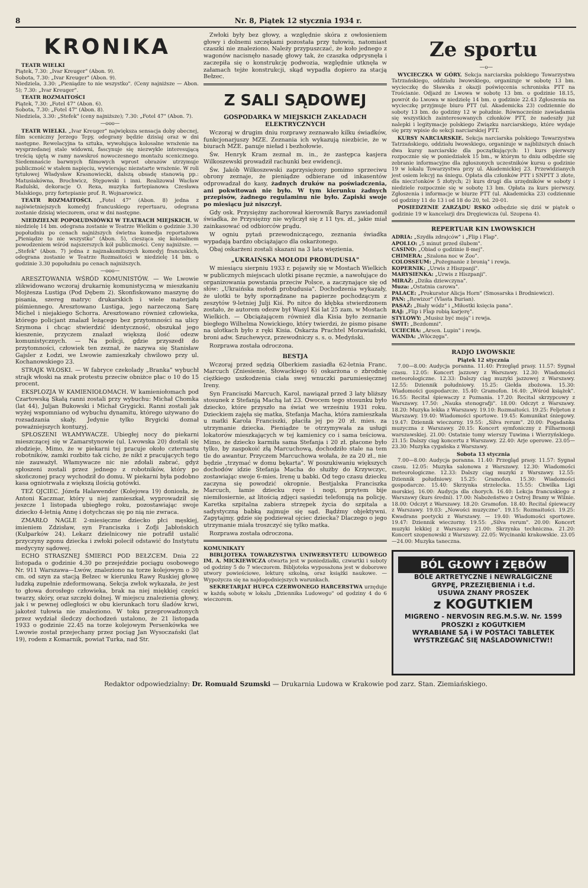8 Nr. 8, Piątek 12 stycznia 1934 r.
KRONIKA
TEATR WIELKI
Piątek, 7.30: „Ivar Kreuger" (Abon. 9).
Sobota, 7.30: „Ivar Kreuger" (Abon. 9).
Niedziela, 3.30: „Pieniądze to nie wszystko". (Ceny najniższe — Abon. 5); 7.30: „Ivar Kreuger".
TEATR ROZMAITOŚCI
Piątek, 7.30: „Fotel 47" (Abon. 6).
Sobota, 7.30: „Fotel 47" (Abon. 8).
Niedziela, 3.30: „Stefek" (ceny najniższe); 7.30: „Fotel 47" (Abon. 7).
—ooo—
TEATR WIELKI. „Ivar Kreuger" największa sensacja doby obecnej, film sceniczny Jerzego Tepy, odegrany będzie dzisiaj oraz w dni następne. Rewelacyjna ta sztuka, wywołująca kolosalne wrażenie na wysprzedanej stale widowni, fascynuje się niezwykle interesującą treścią ujętą w ramy nawskroś nowoczesnego montażu scenicznego. Siedemnaście barwnych filmowych wprost obrazów utrzymuje publiczność w stałem napięciu, wywierając niezatarte wrażenie. W roli tytułowej Władysław Krasnowiecki, dalszą obsadę stanowią pp.: Matusiakówna, Brochwicz, Stępowski i inni. Realizował Wacław Radulski, dekoracje O. Rexa, muzyka fortepianowa Czesława Malskiego, przy fortepianie prof. R. Wojnarowicz.
TEATR ROZMAITOŚCI. „Fotel 47" (Abon. 8) jedna z najświetniejszych komedyj francuskiego repertuaru, odegrana zostanie dzisiaj wieczorem, oraz w dni następne.
NIEDZIELNE POPOŁUDNIÓWKI W TEATRACH MIEJSKICH. W niedzielę 14 bm. odegrana zostanie w Teatrze Wielkim o godzinie 3.30 popołudniu po cenach najniższych świetna komedja reportażowa „Pieniądze to nie wszystko" (Abon. 5), ciesząca się kolosalnem powodzeniem wśród najszerszych kół publiczności. Ceny najniższe. — „Stefek" (Abon. 7) jedna z najznakomitszych komedyj francuskich, odegrana zostanie w Teatrze Rozmaitości w niedzielę 14 bm. o godzinie 3.30 popołudniu po cenach najniższych.
—ooo—
ARESZTOWANIA WŚRÓD KOMUNISTÓW. — We Lwowie zlikwidowano wczoraj drukarnię komunistyczną w mieszkaniu Mojżesza Lustiga (Pod Dębem 2). Skonfiskowano maszynę do pisania, szereg matryc drukarskich i wiele materjału piśmiennego. Aresztowano Lustiga, jego narzeczoną Sarę Michel i niejakiego Schorra. Aresztowano również człowieka, którego policjant znalazł leżącego bez przytomności na ulicy Szymona i chcąc stwierdzić identyczność, obszukał jego kieszenie, przyczem znalazł większą ilość odezw komunistycznych. — Na policji, gdzie przyszedł do przytomności, człowiek ten zeznał, że nazywa się Stanisław Gajsler z Łodzi, we Lwowie zamieszkały chwilowo przy ul. Kochanowskiego 23.
STRAJK WŁOSKI. — W fabryce czekolady „Branka" wybuchł strajk włoski na znak protestu przeciw obniżce płac o 10 do 15 procent.
EKSPLOZJA W KAMIENIOŁOMACH. W kamieniołomach pod Czartowską Skałą ranni zostali przy wybuchu: Michał Chomka (lat 44), Juljan Bukowski i Michał Grygicki. Ranni zostali jak wyżej wspomniano od wybuchu dynamitu, którego używano do rozsadzania skały. Jedynie tylko Brygicki doznał poważniejszych kontuzyj.
SPŁOSZENI WŁAMYWACZE. Ubiegłej nocy do piekarni mieszczącej się w Zamarstynowie (ul. Lwowska 20) dostali się złodzieje. Mimo, że w piekarni tej pracuje około czternastu robotników, zamki rozbito tak cicho, że nikt z pracujących tego nie zauważył. Włamywacze nic nie zdołali zabrać, gdyż spłoszeni zostali przez jednego z robotników, który po skończonej pracy wychodził do domu. W piekarni była podobno kasa ogniotrwała z większą ilością gotówki.
TEŻ OJCIEC. Józefa Halawender (Kolejowa 19) doniosła, że Antoni Kaczmar, który u niej zamieszkał, wyprowadził się jeszcze 1 listopada ubiegłego roku, pozostawiając swoje dziecko 4-letnią Annę i dotychczas się po nią nie zwraca.
ZMARŁO NAGLE 2-miesięczne dziecko płci męskiej, imieniem Zdzisław, syn Franciszka i Zofji Jabłońskich (Kulparków 24). Lekarz dzielnicowy nie potrafił ustalić przyczyny zgonu dziecka i zwłoki polecił odstawić do Instytutu medycyny sądowej.
ECHO STRASZNEJ ŚMIERCI POD BEŁZCEM. Dnia 22 listopada o godzinie 4.30 po przejeździe pociągu osobowego Nr. 911 Warszawa—Lwów, znaleziono na torze kolejowym o 30 cm. od szyn za stacją Bełzec w kierunku Rawy Ruskiej głowę ludzką zupełnie zdeformowaną. Sekcja zwłok wykazała, że jest to głowa dorosłego człowieka, brak na niej miękkiej części twarzy, skóry, oraz szczęki dolnej. W miejscu znalezienia głowy, jak i w pewnej odległości w obu kierunkach toru śladów krwi, jakoteż tułowia nie znaleziono. W toku przeprowadzonych przez wydział śledczy dochodzeń ustalono, że 21 listopada 1933 o godzinie 22.45 na torze kolejowym Persenkówka we Lwowie został przejechany przez pociąg Jan Wysoczański (lat 19), rodem z Komarnik, powiat Turka, nad Str.
Zwłoki były bez głowy, a względnie skóra z owłosieniem głowy i dolnemi szczękami pozostała przy tułowiu, natomiast czaszki nie znaleziono. Należy przypuszczać, że koło jednego z wagonów nacisnęło nasadę głowy tak, że czaszka odprysnęła i zaczepiła się o konstrukcję podwozia, względnie utknęła w załamach tejże konstrukcji, skąd wypadła dopiero za stacją Bełzec.
Z SALI SĄDOWEJ
GOSPODARKA W MIEJSKICH ZAKŁADACH ELEKTRYCZNYCH
Wczoraj w drugim dniu rozprawy zeznawało kilku świadków, funkcjonarjuszy MZE. Zeznania ich wykazują niezbicie, że w biurach MZE. panuje nieład i bezhołowie.
Św. Henryk Kram zeznał m. in., że zastępca kasjera Wilkoszewski prowadził rachunki bez ewidencji.
Św. Jakób Wilkoszewski zaprzysiężony pomimo sprzeciwu obrony zeznaje, że pieniądze odbierane od inkasentów odprowadzał do kasy, żadnych druków na poświadczenia, ani pokwitowań nie było. W tym kierunku żadnych przepisów, żadnego regulaminu nie było. Zapiski swoje po miesiącu już niszczył.
Gdy osk. Przysiężny zachorował kierownik Barys zawiadomił świadka, że Przysiężny nie wyliczył się z 11 tys. zł., jakie miał zainkasować od odbiorców prądu.
W ogniu pytań przewodniczącego, zeznania świadka wypadają bardzo obciążająco dla oskarżonego.
Obaj oskarżeni zostali skazani na 3 lata więzienia.
„UKRAIŃSKA MOŁODI PROBUDUSIA"
W miesiącu sierpniu 1933 r. pojawiły się w Mostach Wielkich w publicznych miejscach ulotki pisane ręcznie, a nawołujące do organizowania powstania przeciw Polsce, a zaczynające się od słów: „Ukraińska mołodi probudusia". Dochodzenia wykazały, że ulotki te były sporządzane na papierze pochodzącym z zeszytów 9-letniej Julji Kiś. Po nitce do kłębka stwierdzonem zostało, że autorem odezw był Wasyl Kiś lat 25 zam. w Mostach Wielkich. — Obciążającem również dla Kisia było zeznanie biegłego Wilhelma Nowickiego, który twierdzi, że pismo pisane na ulotkach było z ręki Kisia. Oskarża Prachtel Morawiański, broni adw. Szuchewycz, przewodniczy s. s. o. Medyński.
Rozprawa została odroczona.
BESTJA
Wczoraj przed sędzią Olberkiem zasiadła 62-letnia Franc. Marcuch (Zniesienie, Słowackiego 6) oskarżona o zbrodnię ciężkiego uszkodzenia ciała swej wnuczki parumiesięcznej Ireny.
Syn Franciszki Marcuch, Karol, nawiązał przed 3 laty bliższy stosunek z Stefanją Machą lat 23. Owocem tego stosunku było dziecko, które przyszło na świat we wrześniu 1931 roku. Dzieckiem zajęła się matka, Stefanja Macha, która zamieszkała u matki Karola Franciszki, płaciła jej po 20 zł. mies. za utrzymanie dziecka. Pieniądze te otrzymywała za usługi lokatorów mieszkających w tej kamienicy co i sama teściowa. Mimo, że dziecko karmiła sama Stefanja i 20 zł. płacone było tylko, by zaspokoić złą Marcuchową, dochodziło stale na tem tle do awantur. Przyczem Marcuchowa wołała, że za 20 zł., nie będzie „trzymać w domu bękarta". W poszukiwaniu większych dochodów idzie Stefanja Macha do służby do Krzywczyc, zostawiając swoje 6-mies. Irenę u babki. Od tego czasu dziecku zaczyna się powodzić okropnie. Bestjalska Franciszka Marcuch, łamie dziecku ręce i nogi, przytem bije niemiłosiernie, aż litością zdjęci sąsiedzi telefonują na policję. Karetka szpitalna zabiera strzępek życia do szpitala a sadystyczną babką zajmuje się sąd. Bądźmy objektywni. Zapytajmy, gdzie się podziewał ojciec dziecka? Dlaczego o jego utrzymanie miała troszczyć się tylko matka.
Rozprawa została odroczona.
KOMUNIKATY
BIBLJOTEKA TOWARZYSTWA UNIWERSYTETU LUDOWEGO IM. A. MICKIEWICZA otwarta jest w poniedziałki, czwartki i soboty od godziny 5 do 7 wieczorem. Bibljoteka wyposażona jest w doborowe utwory powieściowe, lekturę szkolną, oraz książki naukowe. — Wypożycza się na najdogodniejszych warunkach.
SEKRETARJAT HUFCA CZERWONEGO HARCERSTWA urzęduje w każdą sobotę w lokalu „Dziennika Ludowego" od godziny 4 do 6 wieczorem.
Ze sportu
—o—
WYCIECZKA W GÓRY. Sekcja narciarska polskiego Towarzystwa Tatrzańskiego, oddziału lwowskiego, organizuje w sobotę 13 bm. wycieczkę do Sławska z okazji poświęcenia schroniska PTT na Trościanie. Odjazd ze Lwowa w sobotę 13 bm. o godzinie 18.15, powrót do Lwowa w niedzielę 14 bm. o godzinie 22.43 Zgłoszenia na wycieczkę przyjmuje biuro PTT (ul. Akademicka 23) codziennie do soboty 13 bm. do godziny 12 w południe. Równocześnie zawiadamia się wszystkich zainteresowanych członków PTT, że nadeszły już nalepki i legitymacje polskiego Związku narciarskiego, które wydaje się przy wpisie do sekcji narciarskiej PTT.
KURSY NARCIARSKIE. Sekcja narciarska polskiego Towarzystwa Tatrzańskiego, oddziału lwowskiego, organizuje w najbliższych dniach dwa kursy narciarskie dla początkujących: 1) kurs pierwszy rozpocznie się w poniedziałek 15 bm., w którym to dniu odbędzie się zebranie informacyjne dla zgłoszonych uczestników kursu o godzinie 19 w lokalu Towarzystwa przy ul. Akademickiej 23. Przewidzianych jest osiem lekcyj na śniegu. Opłata dla członków PTT i SNPTT 3 złote, dla niecz!onków 5 złotych; 2) kurs drugi dla urzędników w soboty i niedziele rozpocznie się w sobotę 13 bm. Opłata za kurs pierwszy. Zgłoszenia i informacje w biurze PTT (ul. Akademicka 23) codziennie od godziny 11 do 13 i od 18 do 20, tel. 20-01.
POSIEDZENIE ZARZĄDU RSKO odbędzie się dziś w piątek o godzinie 19 w kancelarji dra Dręgiewicza (ul. Szopena 4).
REPERTUAR KIN LWOWSKICH
ADRIA: „Szydła zdrajców" i „Flip i Flap".
APOLLO: „5 minut przed ślubem".
CASINO: „Obiad o godzinie 8-mej".
CHIMERA: „Szalona noc w Zoo".
COLOSSEUM: „Pożegnanie z bronią" i rewja.
KOPERNIK: „Urwis z Hiszpanji".
MARYSIENKA: „Urwis z Hiszpanji".
MIRAŻ: „Dzika dziewczyna".
Muza: „Ostatnia carowa".
PALACE: „Prokurator Alicja Horn" (Smosarska i Brodniewicz).
PAN: „Rewizor" (Vlasta Burian).
PASAŻ: „Biały wódz" i „Miłostki księcia pana".
RAJ: „Flip i Flap robią karjerę".
STYLOWY: „Musisz być moją" i rewja.
ŚWIT: „Bezdomni".
UCIECHA: „Arsen. Lupin" i rewja.
WANDA: „Włóczęga".
RADJO LWOWSKIE
Piątek 12 stycznia
7.00—8.00: Audycja poranna. 11.40: Przegląd prasy. 11.57: Sygnał czasu. 12.05: Koncert jazzowy z Warszawy. 12.30: Wiadomości meteorologiczne. 12.33: Dalszy ciąg muzyki jazzowej z Warszawy. 12.55: Dziennik południowy. 15.25: Giełda zbożowa. 15.30: Wiadomości gospodarcze. 15.40: Gramofon. 16.40: „Wśród książek". 16.55: Recital śpiewaczy z Poznania. 17.20: Recital skrzypcowy z Warszawy. 17.50: „Nauka stenografji". 18.00: Odczyt z Warszawy. 18.20: Muzyka lekka z Warszawy. 19.10: Rozmaitości. 19.25: Feljeton z Warszawy. 19.40: Wiadomości sportowe. 19.45: Komunikat śniegowy. 19.47: Dziennik wieczorny. 19.55: „Silva rerum". 20.00: Pogadanka muzyczna z Warszawy. 20.15: Koncert symfoniczny z Filharmonji warszawskiej. 21.00: Ostatnie tomy wierszy Tuwima i Wierzyńskiego. 21.15: Dalszy ciąg koncertu z Warszawy. 22.40: Arje operowe. 23.05—23.30: Muzyka cygańska z Warszawy.
Sobota 13 stycznia
7.00—8.00: Audycja poranna. 11.40: Przegląd prasy. 11.57: Sygnał czasu. 12.05: Muzyka salonowa z Warszawy. 12.30: Wiadomości meteorologiczne. 12.33: Dalszy ciąg muzyki z Warszawy. 12.55: Dziennik południowy. 15.25: Gramofon. 15.30: Wiadomości gospodarcze. 15.40: Skrzynka strzelecka. 15.55: Chwilka Ligi morskiej. 16.00: Audycja dla chorych. 16.40: Lekcja francuskiego z Warszawy (kurs średni). 17.00: Nabożeństwo z Ostrej Bramy w Wilnie. 18.00: Odczyt z Warszawy. 18.20: Gramofon. 18.40: Recital śpiewaczy z Warszawy. 19.03: „Nowości muzyczne". 19.15: Rozmaitości. 19.25: Kwadrans poetycki z Warszawy. — 19.40: Wiadomości sportowe. 19.47: Dziennik wieczorny. 19.55: „Silva rerum". 20.00: Koncert muzyki lekkiej z Warszawy. 21.00: Skrzynka techniczna. 21.20: Koncert szopenowski z Warszawy. 22.05: Wycinanki krakowskie. 23.05—24.00: Muzyka taneczna.
BÓL GŁOWY i ZĘBÓW
BÓLE ARTRETYCZNE i NEWRALGICZNE
GRYPĘ, PRZEZIĘBIENIA i t.d.
USUWA ZNANY PROSZEK
z KOGUTKIEM
MIGRENO - NERVOSIN REG.M.S.W. Nr. 1599
PROSZKI z KOGUTKIEM
WYRABIANE SĄ i W POSTACI TABLETEK
WYSTRZEGAĆ SIĘ NAŚLADOWNICTW!!
Redaktor odpowiedzialny: Dr. Romuald Szumski — Drukarnia Ludowa w Krakowie pod zarz. Stan. Ziemiańskiego.